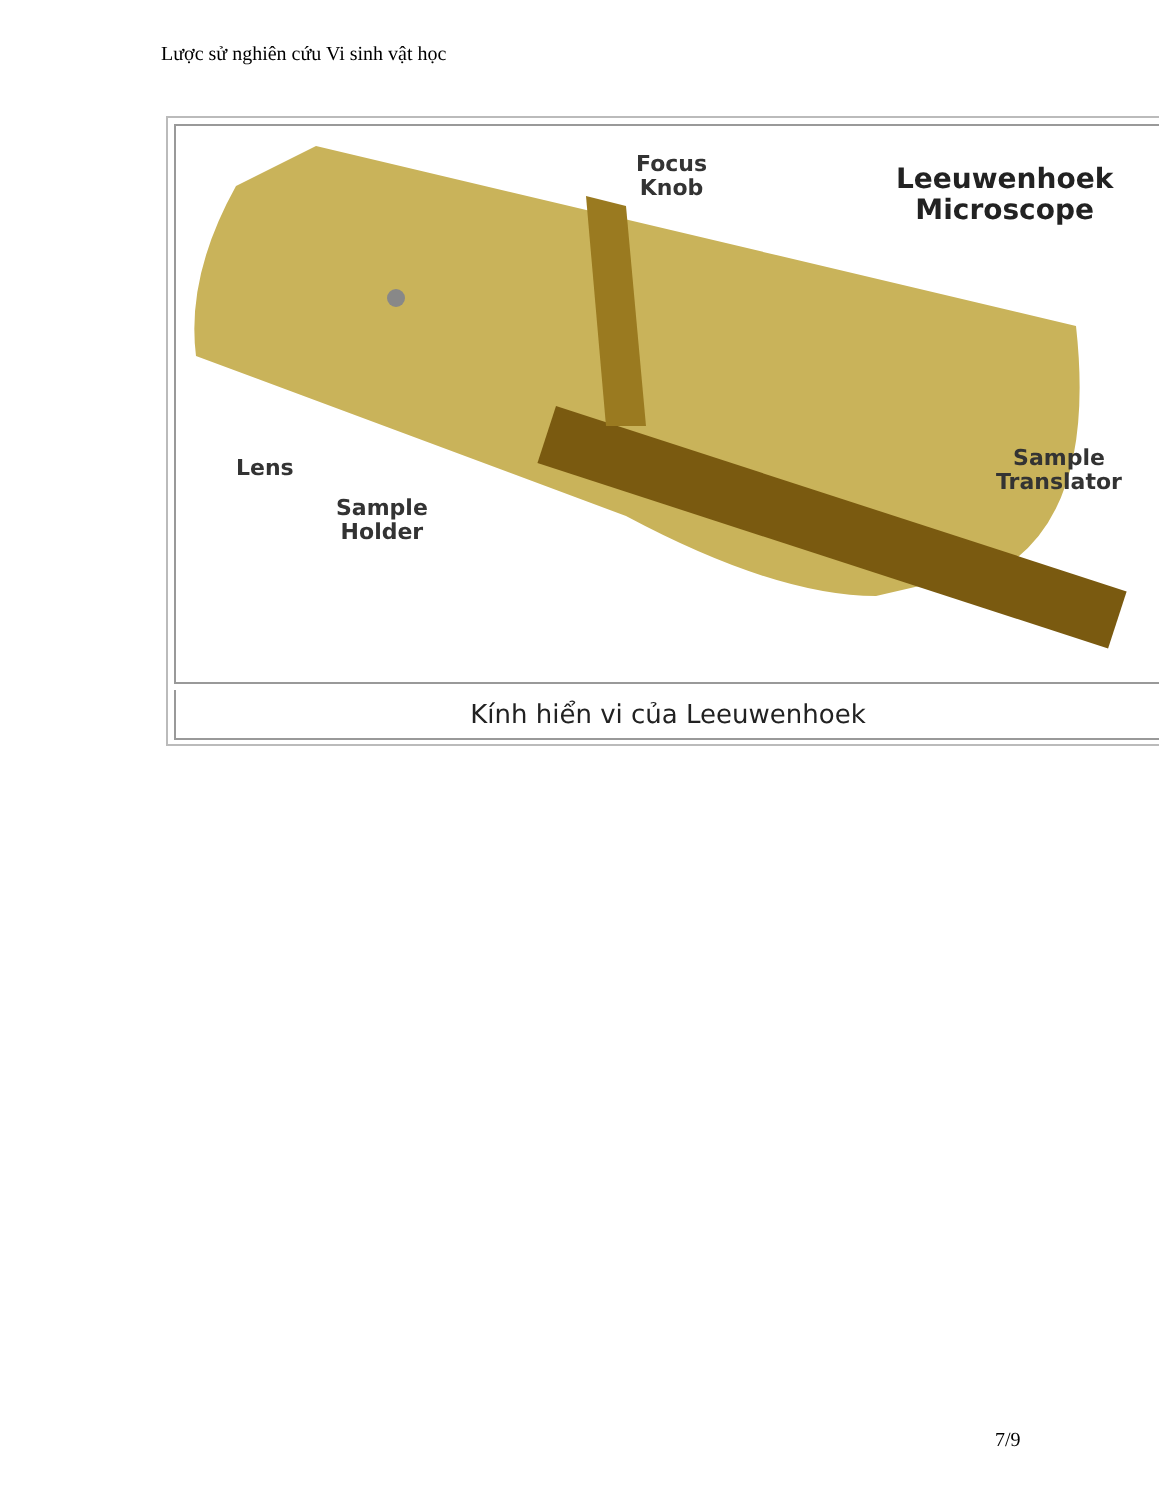Lược sử nghiên cứu Vi sinh vật học
Focus
Knob
Leeuwenhoek
Microscope
Lens
Sample
Holder
Sample
Translator
Kính hiển vi của Leeuwenhoek
7/9